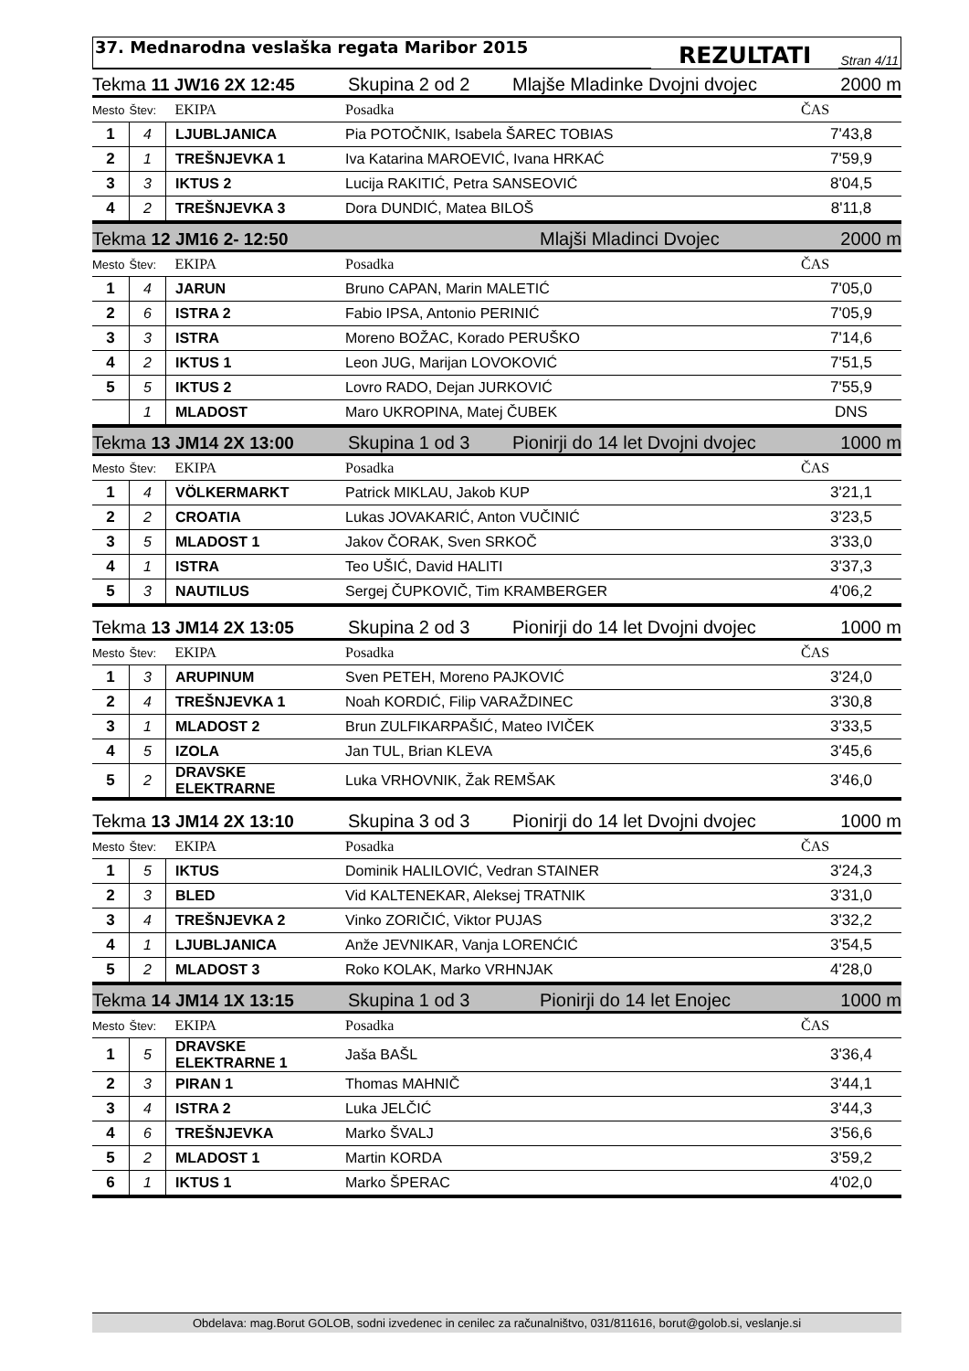37. Mednarodna veslaška regata Maribor 2015
REZULTATI
Stran 4/11
Tekma 11 JW16 2X 12:45 Skupina 2 od 2 Mlajše Mladinke Dvojni dvojec 2000 m
| Mesto | Štev: | EKIPA | Posadka | ČAS |
| --- | --- | --- | --- | --- |
| 1 | 4 | LJUBLJANICA | Pia POTOČNIK, Isabela ŠAREC TOBIAS | 7'43,8 |
| 2 | 1 | TREŠNJEVKA 1 | Iva Katarina MAROEVIĆ, Ivana HRKAĆ | 7'59,9 |
| 3 | 3 | IKTUS 2 | Lucija RAKITIĆ, Petra SANSEOVIĆ | 8'04,5 |
| 4 | 2 | TREŠNJEVKA 3 | Dora DUNDIĆ, Matea BILOŠ | 8'11,8 |
Tekma 12 JM16 2- 12:50 Mlajši Mladinci Dvojec 2000 m
| Mesto | Štev: | EKIPA | Posadka | ČAS |
| --- | --- | --- | --- | --- |
| 1 | 4 | JARUN | Bruno CAPAN, Marin MALETIĆ | 7'05,0 |
| 2 | 6 | ISTRA 2 | Fabio IPSA, Antonio PERINIĆ | 7'05,9 |
| 3 | 3 | ISTRA | Moreno BOŽAC, Korado PERUŠKO | 7'14,6 |
| 4 | 2 | IKTUS 1 | Leon JUG, Marijan LOVOKOVIĆ | 7'51,5 |
| 5 | 5 | IKTUS 2 | Lovro RADO, Dejan JURKOVIĆ | 7'55,9 |
| | 1 | MLADOST | Maro UKROPINA, Matej ČUBEK | DNS |
Tekma 13 JM14 2X 13:00 Skupina 1 od 3 Pionirji do 14 let Dvojni dvojec 1000 m
| Mesto | Štev: | EKIPA | Posadka | ČAS |
| --- | --- | --- | --- | --- |
| 1 | 4 | VÖLKERMARKT | Patrick MIKLAU, Jakob KUP | 3'21,1 |
| 2 | 2 | CROATIA | Lukas JOVAKARIĆ, Anton VUČINIĆ | 3'23,5 |
| 3 | 5 | MLADOST 1 | Jakov ČORAK, Sven SRKOČ | 3'33,0 |
| 4 | 1 | ISTRA | Teo UŠIĆ, David HALITI | 3'37,3 |
| 5 | 3 | NAUTILUS | Sergej ČUPKOVIČ, Tim KRAMBERGER | 4'06,2 |
Tekma 13 JM14 2X 13:05 Skupina 2 od 3 Pionirji do 14 let Dvojni dvojec 1000 m
| Mesto | Štev: | EKIPA | Posadka | ČAS |
| --- | --- | --- | --- | --- |
| 1 | 3 | ARUPINUM | Sven PETEH, Moreno PAJKOVIĆ | 3'24,0 |
| 2 | 4 | TREŠNJEVKA 1 | Noah KORDIĆ, Filip VARAŽDINEC | 3'30,8 |
| 3 | 1 | MLADOST 2 | Brun ZULFIKARPAŠIĆ, Mateo IVIČEK | 3'33,5 |
| 4 | 5 | IZOLA | Jan TUL, Brian KLEVA | 3'45,6 |
| 5 | 2 | DRAVSKE ELEKTRARNE | Luka VRHOVNIK, Žak REMŠAK | 3'46,0 |
Tekma 13 JM14 2X 13:10 Skupina 3 od 3 Pionirji do 14 let Dvojni dvojec 1000 m
| Mesto | Štev: | EKIPA | Posadka | ČAS |
| --- | --- | --- | --- | --- |
| 1 | 5 | IKTUS | Dominik HALILOVIĆ, Vedran STAINER | 3'24,3 |
| 2 | 3 | BLED | Vid KALTENEKAR, Aleksej TRATNIK | 3'31,0 |
| 3 | 4 | TREŠNJEVKA 2 | Vinko ZORIČIĆ, Viktor PUJAS | 3'32,2 |
| 4 | 1 | LJUBLJANICA | Anže JEVNIKAR, Vanja LORENĆIĆ | 3'54,5 |
| 5 | 2 | MLADOST 3 | Roko KOLAK, Marko VRHNJAK | 4'28,0 |
Tekma 14 JM14 1X 13:15 Skupina 1 od 3 Pionirji do 14 let Enojec 1000 m
| Mesto | Štev: | EKIPA | Posadka | ČAS |
| --- | --- | --- | --- | --- |
| 1 | 5 | DRAVSKE ELEKTRARNE 1 | Jaša BAŠL | 3'36,4 |
| 2 | 3 | PIRAN 1 | Thomas MAHNIČ | 3'44,1 |
| 3 | 4 | ISTRA 2 | Luka JELČIĆ | 3'44,3 |
| 4 | 6 | TREŠNJEVKA | Marko ŠVALJ | 3'56,6 |
| 5 | 2 | MLADOST 1 | Martin KORDA | 3'59,2 |
| 6 | 1 | IKTUS 1 | Marko ŠPERAC | 4'02,0 |
Obdelava: mag.Borut GOLOB, sodni izvedenec in cenilec za računalništvo, 031/811616, borut@golob.si, veslanje.si